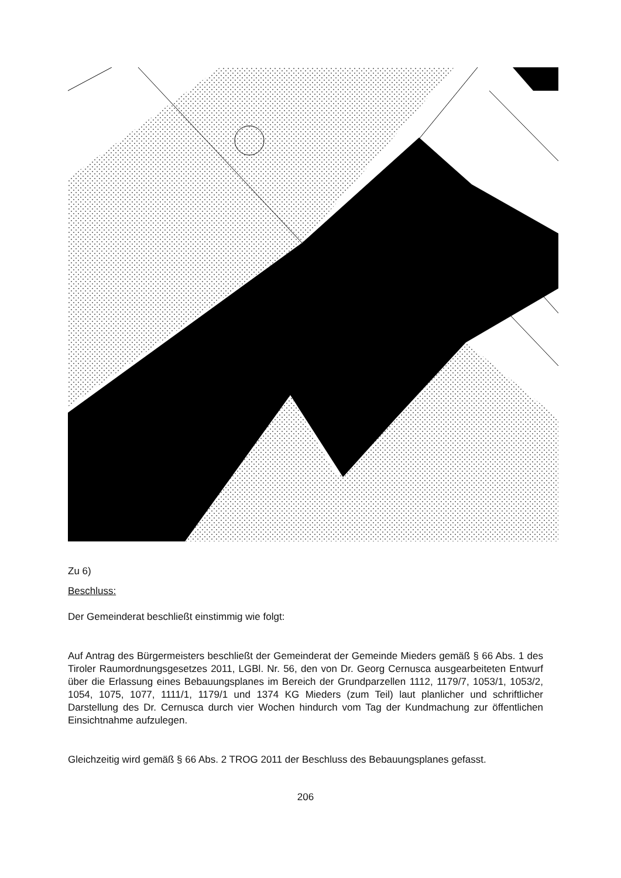Zu 6)
Beschluss:
Der Gemeinderat beschließt einstimmig wie folgt:
Auf Antrag des Bürgermeisters beschließt der Gemeinderat der Gemeinde Mieders gemäß § 66 Abs. 1 des Tiroler Raumordnungsgesetzes 2011, LGBl. Nr. 56, den von Dr. Georg Cernusca ausgearbeiteten Entwurf über die Erlassung eines Bebauungsplanes im Bereich der Grundparzellen 1112, 1179/7, 1053/1, 1053/2, 1054, 1075, 1077, 1111/1, 1179/1 und 1374 KG Mieders (zum Teil) laut planlicher und schriftlicher Darstellung des Dr. Cernusca durch vier Wochen hindurch vom Tag der Kundmachung zur öffentlichen Einsichtnahme aufzulegen.
Gleichzeitig wird gemäß § 66 Abs. 2 TROG 2011 der Beschluss des Bebauungsplanes gefasst.
206